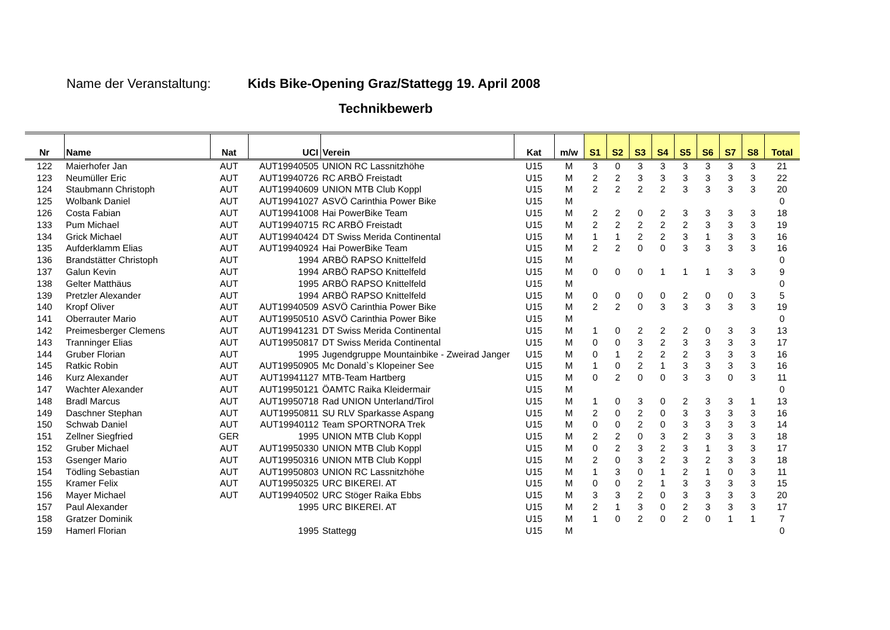Name der Veranstaltung: Kids Bike-Opening Graz/Stattegg 19. April 2008
Technikbewerb
| Nr | Name | Nat | UCI | Verein | Kat | m/w | S1 | S2 | S3 | S4 | S5 | S6 | S7 | S8 | Total |
| --- | --- | --- | --- | --- | --- | --- | --- | --- | --- | --- | --- | --- | --- | --- | --- |
| 122 | Maierhofer Jan | AUT | AUT19940505 | UNION RC Lassnitzhöhe | U15 | M | 3 | 0 | 3 | 3 | 3 | 3 | 3 | 3 | 21 |
| 123 | Neumüller Eric | AUT | AUT19940726 | RC ARBÖ Freistadt | U15 | M | 2 | 2 | 3 | 3 | 3 | 3 | 3 | 3 | 22 |
| 124 | Staubmann Christoph | AUT | AUT19940609 | UNION MTB Club Koppl | U15 | M | 2 | 2 | 2 | 2 | 3 | 3 | 3 | 3 | 20 |
| 125 | Wolbank Daniel | AUT | AUT19941027 | ASVÖ Carinthia Power Bike | U15 | M | | | | | | | | | 0 |
| 126 | Costa Fabian | AUT | AUT19941008 | Hai PowerBike Team | U15 | M | 2 | 2 | 0 | 2 | 3 | 3 | 3 | 3 | 18 |
| 133 | Pum Michael | AUT | AUT19940715 | RC ARBÖ Freistadt | U15 | M | 2 | 2 | 2 | 2 | 2 | 3 | 3 | 3 | 19 |
| 134 | Grick Michael | AUT | AUT19940424 | DT Swiss Merida Continental | U15 | M | 1 | 1 | 2 | 2 | 3 | 1 | 3 | 3 | 16 |
| 135 | Aufderklamm Elias | AUT | AUT19940924 | Hai PowerBike Team | U15 | M | 2 | 2 | 0 | 0 | 3 | 3 | 3 | 3 | 16 |
| 136 | Brandstätter Christoph | AUT | 1994 | ARBÖ RAPSO Knittelfeld | U15 | M | | | | | | | | | 0 |
| 137 | Galun Kevin | AUT | 1994 | ARBÖ RAPSO Knittelfeld | U15 | M | 0 | 0 | 0 | 1 | 1 | 1 | 3 | 3 | 9 |
| 138 | Gelter Matthäus | AUT | 1995 | ARBÖ RAPSO Knittelfeld | U15 | M | | | | | | | | | 0 |
| 139 | Pretzler Alexander | AUT | 1994 | ARBÖ RAPSO Knittelfeld | U15 | M | 0 | 0 | 0 | 0 | 2 | 0 | 0 | 3 | 5 |
| 140 | Kropf Oliver | AUT | AUT19940509 | ASVÖ Carinthia Power Bike | U15 | M | 2 | 2 | 0 | 3 | 3 | 3 | 3 | 3 | 19 |
| 141 | Oberrauter Mario | AUT | AUT19950510 | ASVÖ Carinthia Power Bike | U15 | M | | | | | | | | | 0 |
| 142 | Preimesberger Clemens | AUT | AUT19941231 | DT Swiss Merida Continental | U15 | M | 1 | 0 | 2 | 2 | 2 | 0 | 3 | 3 | 13 |
| 143 | Tranninger Elias | AUT | AUT19950817 | DT Swiss Merida Continental | U15 | M | 0 | 0 | 3 | 2 | 3 | 3 | 3 | 3 | 17 |
| 144 | Gruber Florian | AUT | 1995 | Jugendgruppe Mountainbike - Zweirad Janger | U15 | M | 0 | 1 | 2 | 2 | 2 | 3 | 3 | 3 | 16 |
| 145 | Ratkic Robin | AUT | AUT19950905 | Mc Donald`s Klopeiner See | U15 | M | 1 | 0 | 2 | 1 | 3 | 3 | 3 | 3 | 16 |
| 146 | Kurz Alexander | AUT | AUT19941127 | MTB-Team Hartberg | U15 | M | 0 | 2 | 0 | 0 | 3 | 3 | 0 | 3 | 11 |
| 147 | Wachter Alexander | AUT | AUT19950121 | ÖAMTC Raika Kleidermair | U15 | M | | | | | | | | | 0 |
| 148 | Bradl Marcus | AUT | AUT19950718 | Rad UNION Unterland/Tirol | U15 | M | 1 | 0 | 3 | 0 | 2 | 3 | 3 | 1 | 13 |
| 149 | Daschner Stephan | AUT | AUT19950811 | SU RLV Sparkasse Aspang | U15 | M | 2 | 0 | 2 | 0 | 3 | 3 | 3 | 3 | 16 |
| 150 | Schwab Daniel | AUT | AUT19940112 | Team SPORTNORA Trek | U15 | M | 0 | 0 | 2 | 0 | 3 | 3 | 3 | 3 | 14 |
| 151 | Zellner Siegfried | GER | 1995 | UNION MTB Club Koppl | U15 | M | 2 | 2 | 0 | 3 | 2 | 3 | 3 | 3 | 18 |
| 152 | Gruber Michael | AUT | AUT19950330 | UNION MTB Club Koppl | U15 | M | 0 | 2 | 3 | 2 | 3 | 1 | 3 | 3 | 17 |
| 153 | Gsenger Mario | AUT | AUT19950316 | UNION MTB Club Koppl | U15 | M | 2 | 0 | 3 | 2 | 3 | 2 | 3 | 3 | 18 |
| 154 | Tödling Sebastian | AUT | AUT19950803 | UNION RC Lassnitzhöhe | U15 | M | 1 | 3 | 0 | 1 | 2 | 1 | 0 | 3 | 11 |
| 155 | Kramer Felix | AUT | AUT19950325 | URC BIKEREI. AT | U15 | M | 0 | 0 | 2 | 1 | 3 | 3 | 3 | 3 | 15 |
| 156 | Mayer Michael | AUT | AUT19940502 | URC Stöger Raika Ebbs | U15 | M | 3 | 3 | 2 | 0 | 3 | 3 | 3 | 3 | 20 |
| 157 | Paul Alexander | | 1995 | URC BIKEREI. AT | U15 | M | 2 | 1 | 3 | 0 | 2 | 3 | 3 | 3 | 17 |
| 158 | Gratzer Dominik | | | | U15 | M | 1 | 0 | 2 | 0 | 2 | 0 | 1 | 1 | 7 |
| 159 | Hamerl Florian | | 1995 | Stattegg | U15 | M | | | | | | | | | 0 |